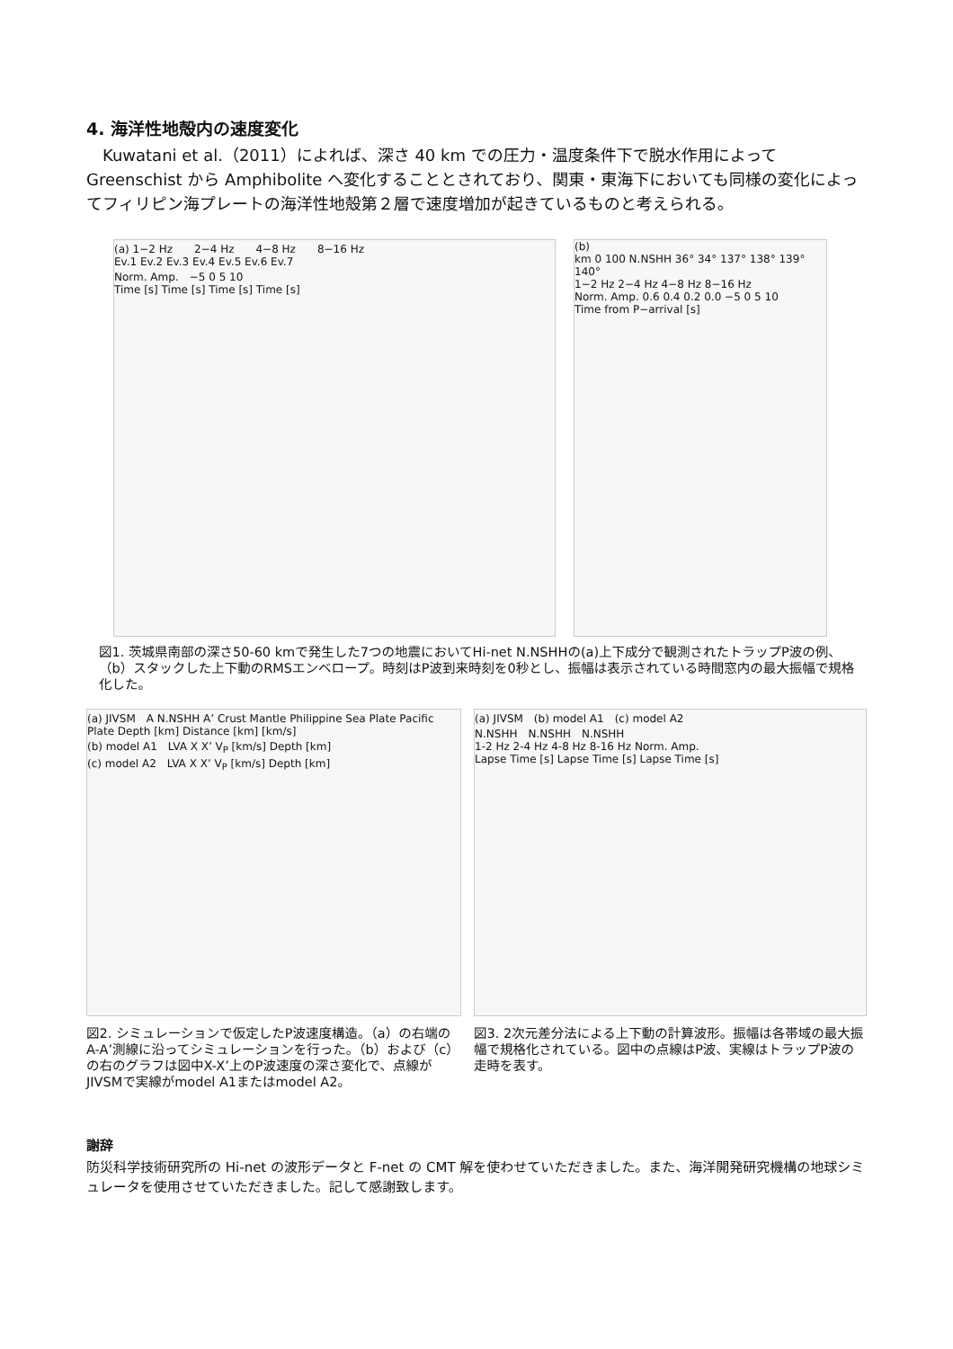4. 海洋性地殻内の速度変化
　Kuwatani et al.（2011）によれば、深さ 40 km での圧力・温度条件下で脱水作用によって Greenschist から Amphibolite へ変化することとされており、関東・東海下においても同様の変化によってフィリピン海プレートの海洋性地殻第２層で速度増加が起きているものと考えられる。
(a) 1−2 Hz　　2−4 Hz　　4−8 Hz　　8−16 Hz
Ev.1 Ev.2 Ev.3 Ev.4 Ev.5 Ev.6 Ev.7
Norm. Amp.　−5 0 5 10
Time [s] Time [s] Time [s] Time [s]
(b)
km 0 100 N.NSHH 36° 34° 137° 138° 139° 140°
1−2 Hz 2−4 Hz 4−8 Hz 8−16 Hz
Norm. Amp. 0.6 0.4 0.2 0.0 −5 0 5 10
Time from P−arrival [s]
図1. 茨城県南部の深さ50-60 kmで発生した7つの地震においてHi-net N.NSHHの(a)上下成分で観測されたトラップP波の例、（b）スタックした上下動のRMSエンベロープ。時刻はP波到来時刻を0秒とし、振幅は表示されている時間窓内の最大振幅で規格化した。
(a) JIVSM　A N.NSHH A’ Crust Mantle Philippine Sea Plate Pacific Plate Depth [km] Distance [km] [km/s]
(b) model A1　LVA X X’ V<sub>P</sub> [km/s] Depth [km]
(c) model A2　LVA X X’ V<sub>P</sub> [km/s] Depth [km]
図2. シミュレーションで仮定したP波速度構造。（a）の右端のA-A’測線に沿ってシミュレーションを行った。（b）および（c）の右のグラフは図中X-X’上のP波速度の深さ変化で、点線がJIVSMで実線がmodel A1またはmodel A2。
(a) JIVSM　(b) model A1　(c) model A2
N.NSHH　N.NSHH　N.NSHH
1-2 Hz 2-4 Hz 4-8 Hz 8-16 Hz Norm. Amp.
Lapse Time [s] Lapse Time [s] Lapse Time [s]
図3. 2次元差分法による上下動の計算波形。振幅は各帯域の最大振幅で規格化されている。図中の点線はP波、実線はトラップP波の走時を表す。
謝辞
防災科学技術研究所の Hi-net の波形データと F-net の CMT 解を使わせていただきました。また、海洋開発研究機構の地球シミュレータを使用させていただきました。記して感謝致します。